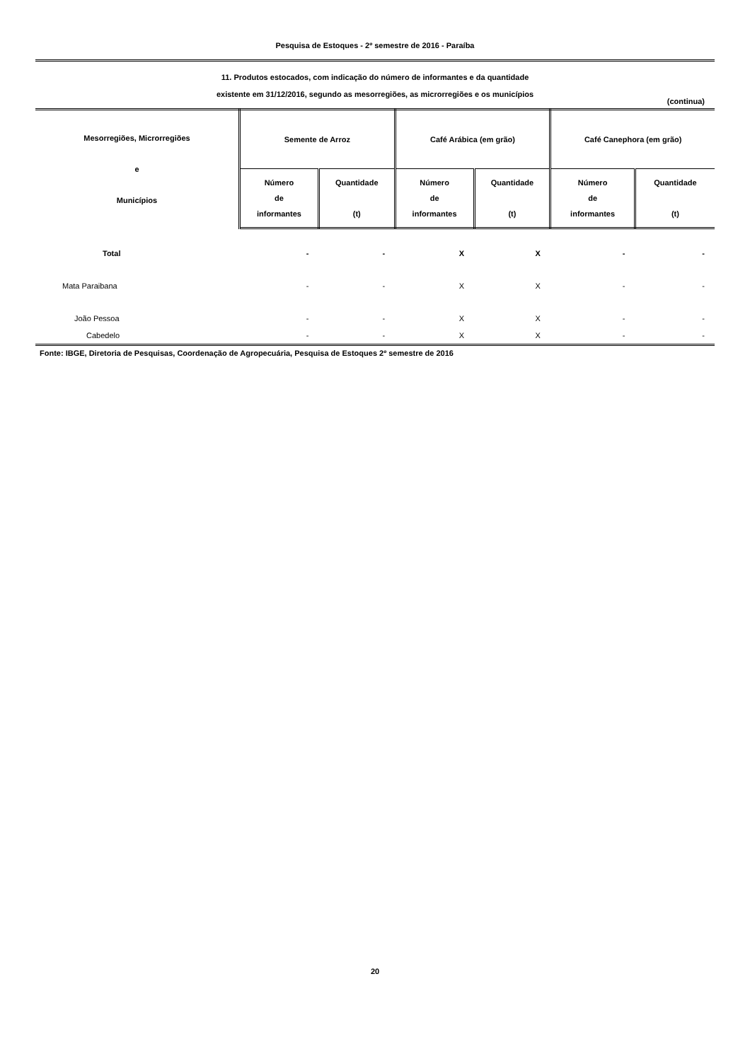Pesquisa de Estoques - 2º semestre de 2016 - Paraíba
11. Produtos estocados, com indicação do número de informantes e da quantidade
existente em 31/12/2016, segundo as mesorregiões, as microrregiões e os municípios
(continua)
| Mesorregiões, Microrregiões e Municípios | Semente de Arroz | | Café Arábica (em grão) | | Café Canephora (em grão) | |
| --- | --- | --- | --- | --- | --- | --- |
| | Número de informantes | Quantidade (t) | Número de informantes | Quantidade (t) | Número de informantes | Quantidade (t) |
| Total | - | - | X | X | - | - |
| Mata Paraibana | - | - | X | X | - | - |
| João Pessoa | - | - | X | X | - | - |
| Cabedelo | - | - | X | X | - | - |
Fonte: IBGE, Diretoria de Pesquisas, Coordenação de Agropecuária, Pesquisa de Estoques 2º semestre de 2016
20